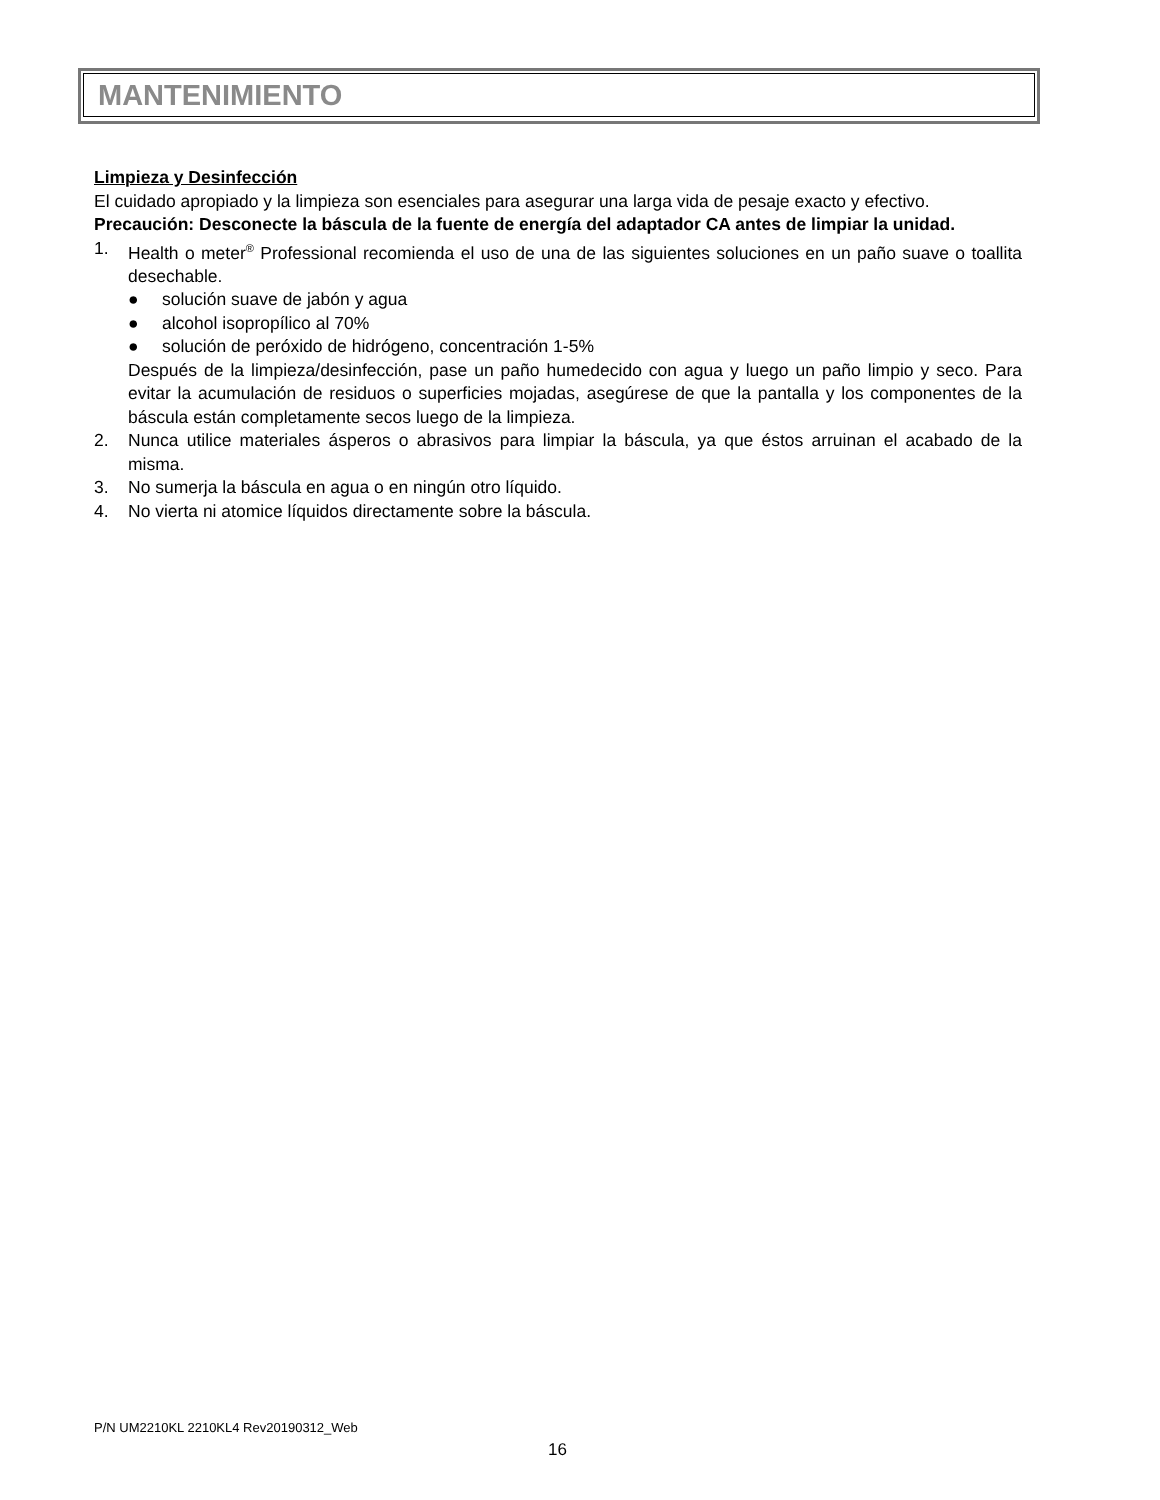MANTENIMIENTO
Limpieza y Desinfección
El cuidado apropiado y la limpieza son esenciales para asegurar una larga vida de pesaje exacto y efectivo.
Precaución: Desconecte la báscula de la fuente de energía del adaptador CA antes de limpiar la unidad.
1. Health o meter<sup>®</sup> Professional recomienda el uso de una de las siguientes soluciones en un paño suave o toallita desechable.
● solución suave de jabón y agua
● alcohol isopropílico al 70%
● solución de peróxido de hidrógeno, concentración 1-5%
Después de la limpieza/desinfección, pase un paño humedecido con agua y luego un paño limpio y seco. Para evitar la acumulación de residuos o superficies mojadas, asegúrese de que la pantalla y los componentes de la báscula están completamente secos luego de la limpieza.
2. Nunca utilice materiales ásperos o abrasivos para limpiar la báscula, ya que éstos arruinan el acabado de la misma.
3. No sumerja la báscula en agua o en ningún otro líquido.
4. No vierta ni atomice líquidos directamente sobre la báscula.
P/N UM2210KL 2210KL4 Rev20190312_Web
16